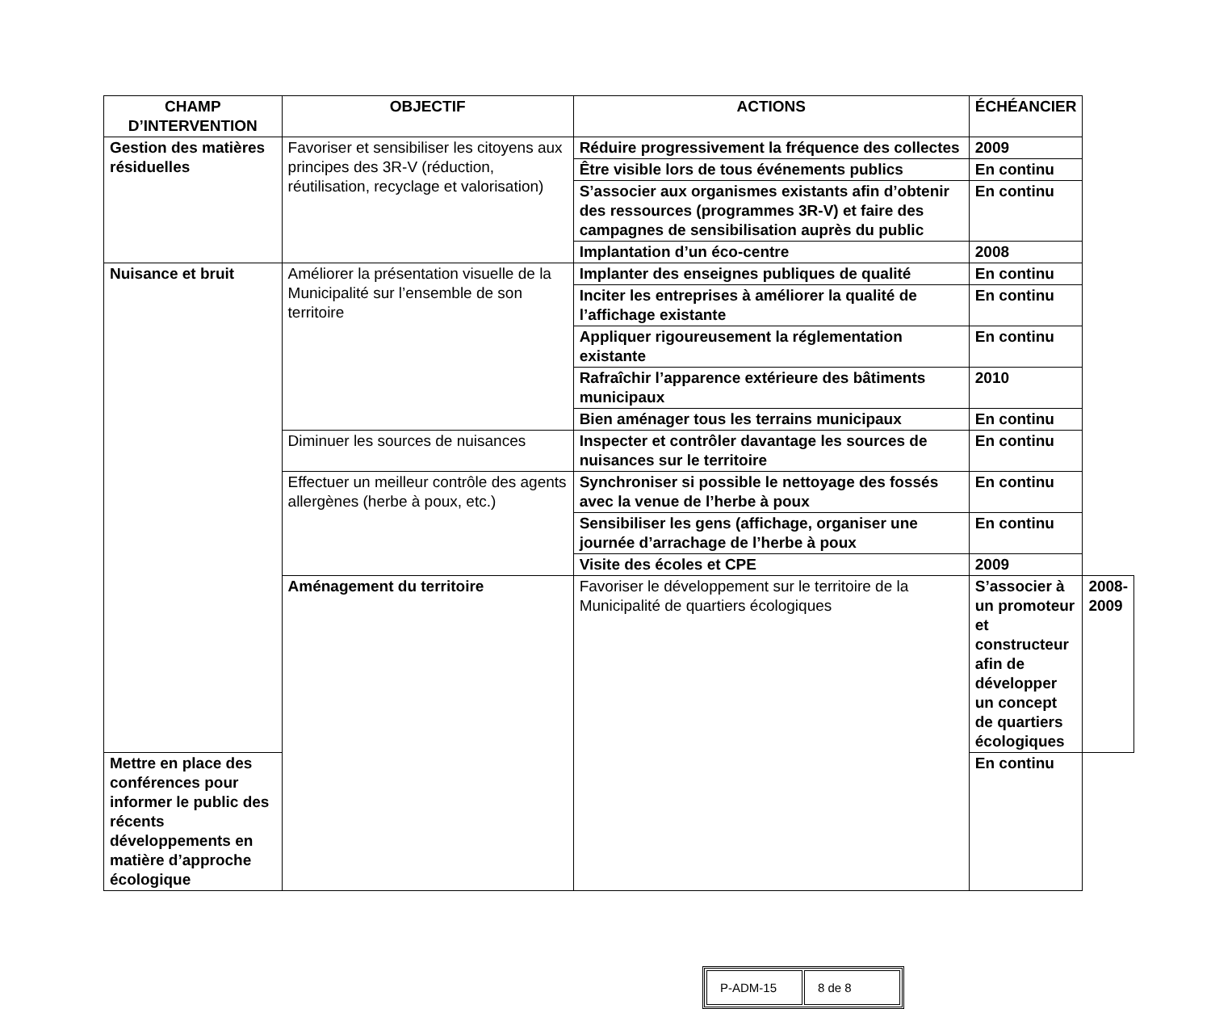| CHAMP D’INTERVENTION | OBJECTIF | ACTIONS | ÉCHÉANCIER | |
| --- | --- | --- | --- | --- |
| Gestion des matières résiduelles | Favoriser et sensibiliser les citoyens aux principes des 3R-V (réduction, réutilisation, recyclage et valorisation) | Réduire progressivement la fréquence des collectes | 2009 | |
| | | Être visible lors de tous événements publics | En continu | |
| | | S’associer aux organismes existants afin d’obtenir des ressources (programmes 3R-V) et faire des campagnes de sensibilisation auprès du public | En continu | |
| | | Implantation d’un éco-centre | 2008 | |
| Nuisance et bruit | Améliorer la présentation visuelle de la Municipalité sur l’ensemble de son territoire | Implanter des enseignes publiques de qualité | En continu | |
| | | Inciter les entreprises à améliorer la qualité de l’affichage existante | En continu | |
| | | Appliquer rigoureusement la réglementation existante | En continu | |
| | | Rafraîchir l’apparence extérieure des bâtiments municipaux | 2010 | |
| | | Bien aménager tous les terrains municipaux | En continu | |
| | Diminuer les sources de nuisances | Inspecter et contrôler davantage les sources de nuisances sur le territoire | En continu | |
| | Effectuer un meilleur contrôle des agents allergènes (herbe à poux, etc.) | Synchroniser si possible le nettoyage des fossés avec la venue de l’herbe à poux | En continu | |
| | | Sensibiliser les gens (affichage, organiser une journée d’arrachage de l’herbe à poux | En continu | |
| | | Visite des écoles et CPE | 2009 | |
| | Aménagement du territoire | Favoriser le développement sur le territoire de la Municipalité de quartiers écologiques | S’associer à un promoteur et constructeur afin de développer un concept de quartiers écologiques | 2008-2009 |
| Mettre en place des conférences pour informer le public des récents développements en matière d’approche écologique | | | En continu | |
| P-ADM-15 | 8 de 8 |